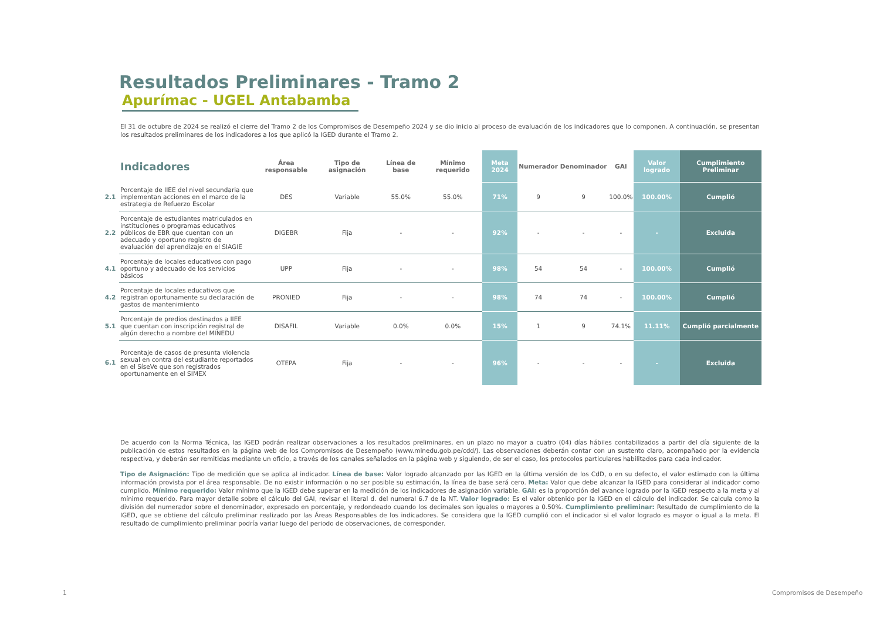Resultados Preliminares - Tramo 2
Apurímac - UGEL Antabamba
El 31 de octubre de 2024 se realizó el cierre del Tramo 2 de los Compromisos de Desempeño 2024 y se dio inicio al proceso de evaluación de los indicadores que lo componen. A continuación, se presentan los resultados preliminares de los indicadores a los que aplicó la IGED durante el Tramo 2.
| | Indicadores | Área responsable | Tipo de asignación | Línea de base | Mínimo requerido | Meta 2024 | Numerador | Denominador | GAI | Valor logrado | Cumplimiento Preliminar |
| --- | --- | --- | --- | --- | --- | --- | --- | --- | --- | --- | --- |
| 2.1 | Porcentaje de IIEE del nivel secundaria que implementan acciones en el marco de la estrategia de Refuerzo Escolar | DES | Variable | 55.0% | 55.0% | 71% | 9 | 9 | 100.0% | 100.00% | Cumplió |
| 2.2 | Porcentaje de estudiantes matriculados en instituciones o programas educativos públicos de EBR que cuentan con un adecuado y oportuno registro de evaluación del aprendizaje en el SIAGIE | DIGEBR | Fija | - | - | 92% | - | - | - | - | Excluida |
| 4.1 | Porcentaje de locales educativos con pago oportuno y adecuado de los servicios básicos | UPP | Fija | - | - | 98% | 54 | 54 | - | 100.00% | Cumplió |
| 4.2 | Porcentaje de locales educativos que registran oportunamente su declaración de gastos de mantenimiento | PRONIED | Fija | - | - | 98% | 74 | 74 | - | 100.00% | Cumplió |
| 5.1 | Porcentaje de predios destinados a IIEE que cuentan con inscripción registral de algún derecho a nombre del MINEDU | DISAFIL | Variable | 0.0% | 0.0% | 15% | 1 | 9 | 74.1% | 11.11% | Cumplió parcialmente |
| 6.1 | Porcentaje de casos de presunta violencia sexual en contra del estudiante reportados en el SíseVe que son registrados oportunamente en el SIMEX | OTEPA | Fija | - | - | 96% | - | - | - | - | Excluida |
De acuerdo con la Norma Técnica, las IGED podrán realizar observaciones a los resultados preliminares, en un plazo no mayor a cuatro (04) días hábiles contabilizados a partir del día siguiente de la publicación de estos resultados en la página web de los Compromisos de Desempeño (www.minedu.gob.pe/cdd/). Las observaciones deberán contar con un sustento claro, acompañado por la evidencia respectiva, y deberán ser remitidas mediante un oficio, a través de los canales señalados en la página web y siguiendo, de ser el caso, los protocolos particulares habilitados para cada indicador.
Tipo de Asignación: Tipo de medición que se aplica al indicador. Línea de base: Valor logrado alcanzado por las IGED en la última versión de los CdD, o en su defecto, el valor estimado con la última información provista por el área responsable. De no existir información o no ser posible su estimación, la línea de base será cero. Meta: Valor que debe alcanzar la IGED para considerar al indicador como cumplido. Mínimo requerido: Valor mínimo que la IGED debe superar en la medición de los indicadores de asignación variable. GAI: es la proporción del avance logrado por la IGED respecto a la meta y al mínimo requerido. Para mayor detalle sobre el cálculo del GAI, revisar el literal d. del numeral 6.7 de la NT. Valor logrado: Es el valor obtenido por la IGED en el cálculo del indicador. Se calcula como la división del numerador sobre el denominador, expresado en porcentaje, y redondeado cuando los decimales son iguales o mayores a 0.50%. Cumplimiento preliminar: Resultado de cumplimiento de la IGED, que se obtiene del cálculo preliminar realizado por las Áreas Responsables de los indicadores. Se considera que la IGED cumplió con el indicador si el valor logrado es mayor o igual a la meta. El resultado de cumplimiento preliminar podría variar luego del periodo de observaciones, de corresponder.
1 Compromisos de Desempeño